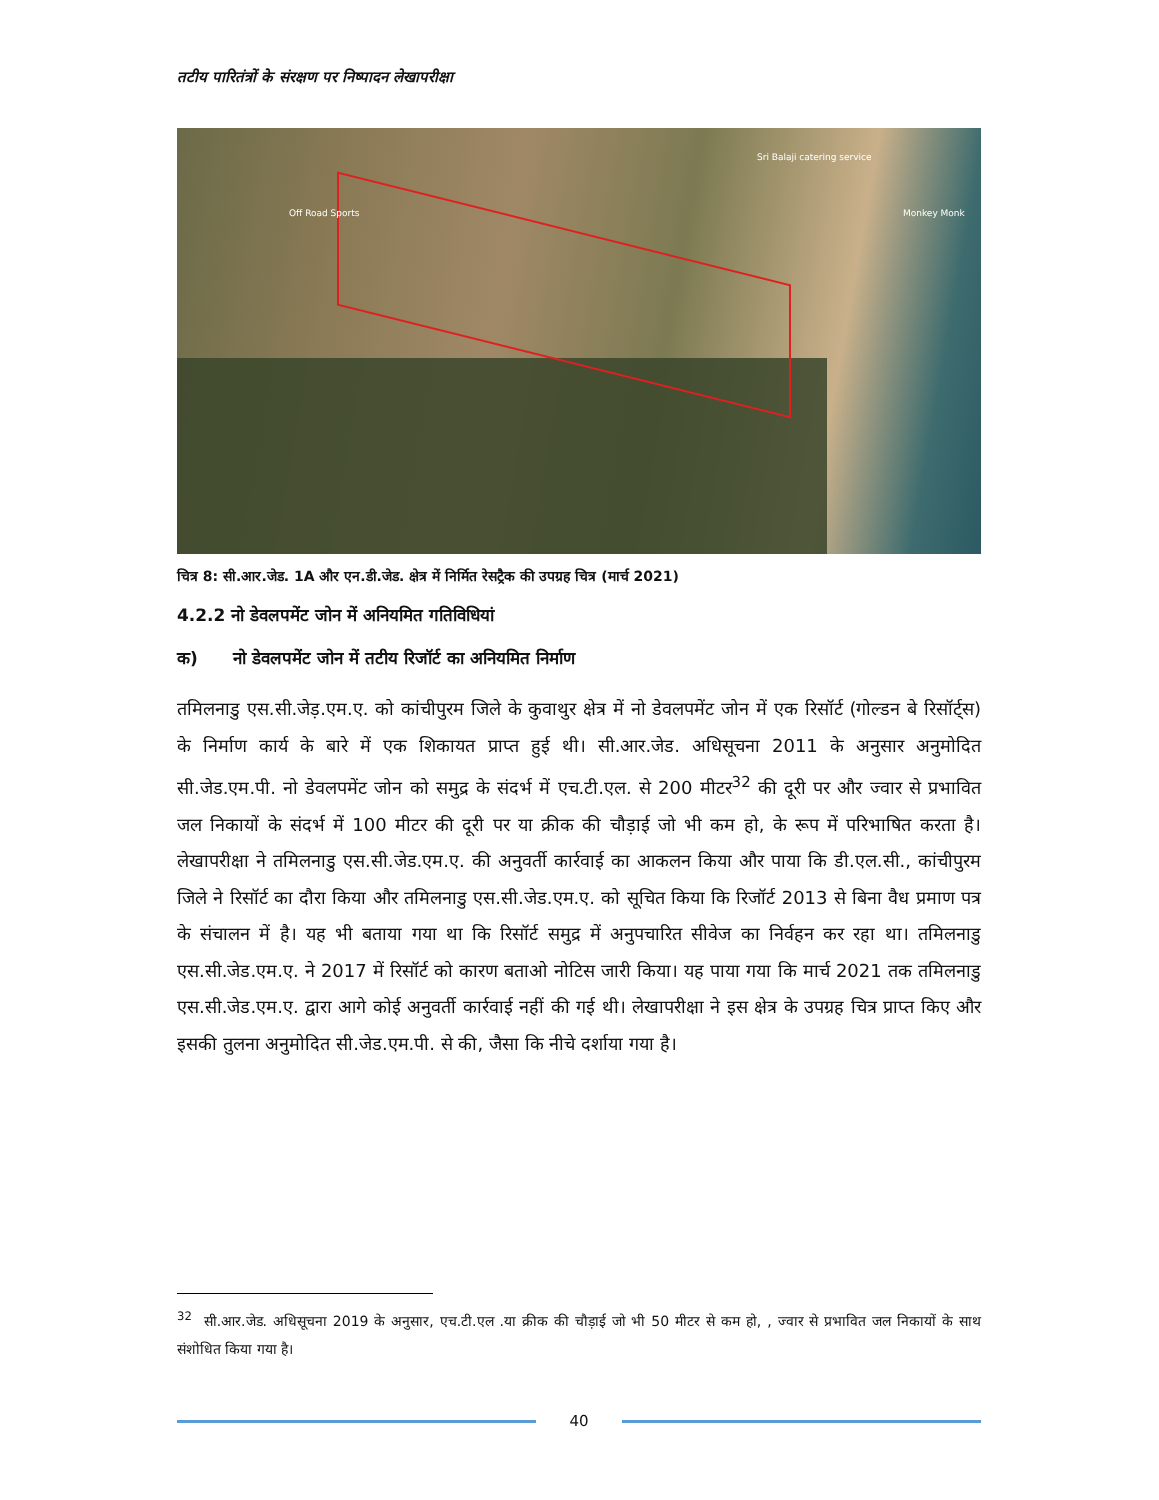तटीय पारितंत्रों के संरक्षण पर निष्पादन लेखापरीक्षा
Sri Balaji catering service
Off Road Sports Monkey Monk
चित्र 8: सी.आर.जेड. 1A और एन.डी.जेड. क्षेत्र में निर्मित रेसट्रैक की उपग्रह चित्र (मार्च 2021)
4.2.2 नो डेवलपमेंट जोन में अनियमित गतिविधियां
क) नो डेवलपमेंट जोन में तटीय रिजॉर्ट का अनियमित निर्माण
तमिलनाडु एस.सी.जेड़.एम.ए. को कांचीपुरम जिले के कुवाथुर क्षेत्र में नो डेवलपमेंट जोन में एक रिसॉर्ट (गोल्डन बे रिसॉर्ट्स) के निर्माण कार्य के बारे में एक शिकायत प्राप्त हुई थी। सी.आर.जेड. अधिसूचना 2011 के अनुसार अनुमोदित सी.जेड.एम.पी. नो डेवलपमेंट जोन को समुद्र के संदर्भ में एच.टी.एल. से 200 मीटर<sup>32</sup> की दूरी पर और ज्वार से प्रभावित जल निकायों के संदर्भ में 100 मीटर की दूरी पर या क्रीक की चौड़ाई जो भी कम हो, के रूप में परिभाषित करता है। लेखापरीक्षा ने तमिलनाडु एस.सी.जेड.एम.ए. की अनुवर्ती कार्रवाई का आकलन किया और पाया कि डी.एल.सी., कांचीपुरम जिले ने रिसॉर्ट का दौरा किया और तमिलनाडु एस.सी.जेड.एम.ए. को सूचित किया कि रिजॉर्ट 2013 से बिना वैध प्रमाण पत्र के संचालन में है। यह भी बताया गया था कि रिसॉर्ट समुद्र में अनुपचारित सीवेज का निर्वहन कर रहा था। तमिलनाडु एस.सी.जेड.एम.ए. ने 2017 में रिसॉर्ट को कारण बताओ नोटिस जारी किया। यह पाया गया कि मार्च 2021 तक तमिलनाडु एस.सी.जेड.एम.ए. द्वारा आगे कोई अनुवर्ती कार्रवाई नहीं की गई थी। लेखापरीक्षा ने इस क्षेत्र के उपग्रह चित्र प्राप्त किए और इसकी तुलना अनुमोदित सी.जेड.एम.पी. से की, जैसा कि नीचे दर्शाया गया है।
<sup>32</sup> सी.आर.जेड. अधिसूचना 2019 के अनुसार, एच.टी.एल .या क्रीक की चौड़ाई जो भी 50 मीटर से कम हो, , ज्वार से प्रभावित जल निकायों के साथ संशोधित किया गया है।
40